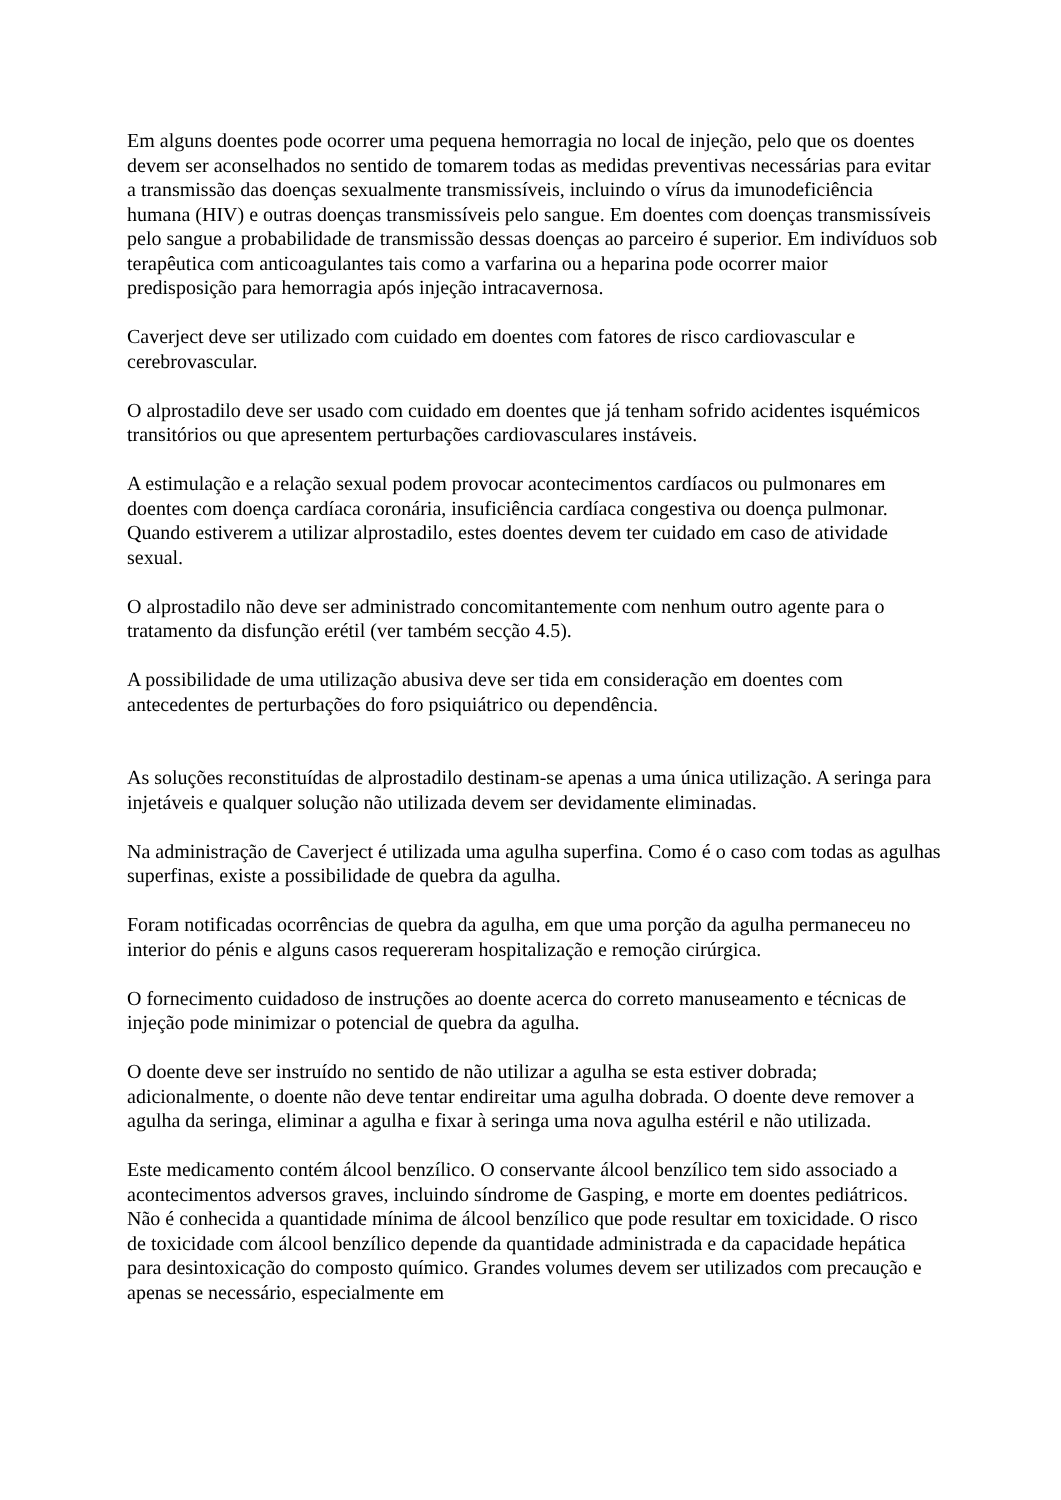Em alguns doentes pode ocorrer uma pequena hemorragia no local de injeção, pelo que os doentes devem ser aconselhados no sentido de tomarem todas as medidas preventivas necessárias para evitar a transmissão das doenças sexualmente transmissíveis, incluindo o vírus da imunodeficiência humana (HIV) e outras doenças transmissíveis pelo sangue. Em doentes com doenças transmissíveis pelo sangue a probabilidade de transmissão dessas doenças ao parceiro é superior. Em indivíduos sob terapêutica com anticoagulantes tais como a varfarina ou a heparina pode ocorrer maior predisposição para hemorragia após injeção intracavernosa.
Caverject deve ser utilizado com cuidado em doentes com fatores de risco cardiovascular e cerebrovascular.
O alprostadilo deve ser usado com cuidado em doentes que já tenham sofrido acidentes isquémicos transitórios ou que apresentem perturbações cardiovasculares instáveis.
A estimulação e a relação sexual podem provocar acontecimentos cardíacos ou pulmonares em doentes com doença cardíaca coronária, insuficiência cardíaca congestiva ou doença pulmonar. Quando estiverem a utilizar alprostadilo, estes doentes devem ter cuidado em caso de atividade sexual.
O alprostadilo não deve ser administrado concomitantemente com nenhum outro agente para o tratamento da disfunção erétil (ver também secção 4.5).
A possibilidade de uma utilização abusiva deve ser tida em consideração em doentes com antecedentes de perturbações do foro psiquiátrico ou dependência.
As soluções reconstituídas de alprostadilo destinam-se apenas a uma única utilização. A seringa para injetáveis e qualquer solução não utilizada devem ser devidamente eliminadas.
Na administração de Caverject é utilizada uma agulha superfina. Como é o caso com todas as agulhas superfinas, existe a possibilidade de quebra da agulha.
Foram notificadas ocorrências de quebra da agulha, em que uma porção da agulha permaneceu no interior do pénis e alguns casos requereram hospitalização e remoção cirúrgica.
O fornecimento cuidadoso de instruções ao doente acerca do correto manuseamento e técnicas de injeção pode minimizar o potencial de quebra da agulha.
O doente deve ser instruído no sentido de não utilizar a agulha se esta estiver dobrada; adicionalmente, o doente não deve tentar endireitar uma agulha dobrada. O doente deve remover a agulha da seringa, eliminar a agulha e fixar à seringa uma nova agulha estéril e não utilizada.
Este medicamento contém álcool benzílico. O conservante álcool benzílico tem sido associado a acontecimentos adversos graves, incluindo síndrome de Gasping, e morte em doentes pediátricos. Não é conhecida a quantidade mínima de álcool benzílico que pode resultar em toxicidade. O risco de toxicidade com álcool benzílico depende da quantidade administrada e da capacidade hepática para desintoxicação do composto químico. Grandes volumes devem ser utilizados com precaução e apenas se necessário, especialmente em